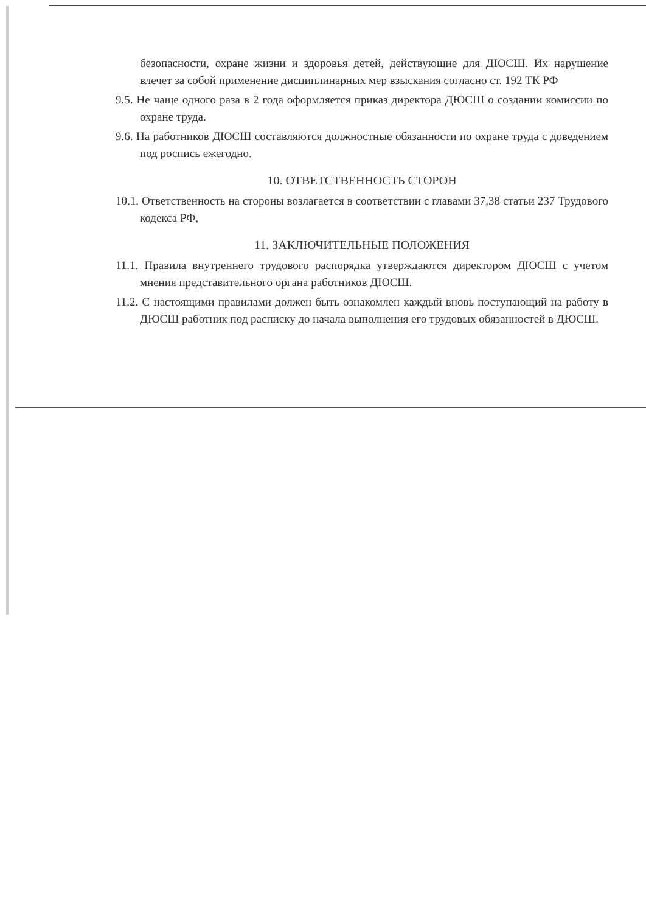безопасности, охране жизни и здоровья детей, действующие для ДЮСШ. Их нарушение влечет за собой применение дисциплинарных мер взыскания согласно ст. 192 ТК РФ
9.5. Не чаще одного раза в 2 года оформляется приказ директора ДЮСШ о создании комиссии по охране труда.
9.6. На работников ДЮСШ составляются должностные обязанности по охране труда с доведением под роспись ежегодно.
10. ОТВЕТСТВЕННОСТЬ СТОРОН
10.1. Ответственность на стороны возлагается в соответствии с главами 37,38 статьи 237 Трудового кодекса РФ,
11. ЗАКЛЮЧИТЕЛЬНЫЕ ПОЛОЖЕНИЯ
11.1. Правила внутреннего трудового распорядка утверждаются директором ДЮСШ с учетом мнения представительного органа работников ДЮСШ.
11.2. С настоящими правилами должен быть ознакомлен каждый вновь поступающий на работу в ДЮСШ работник под расписку до начала выполнения его трудовых обязанностей в ДЮСШ.